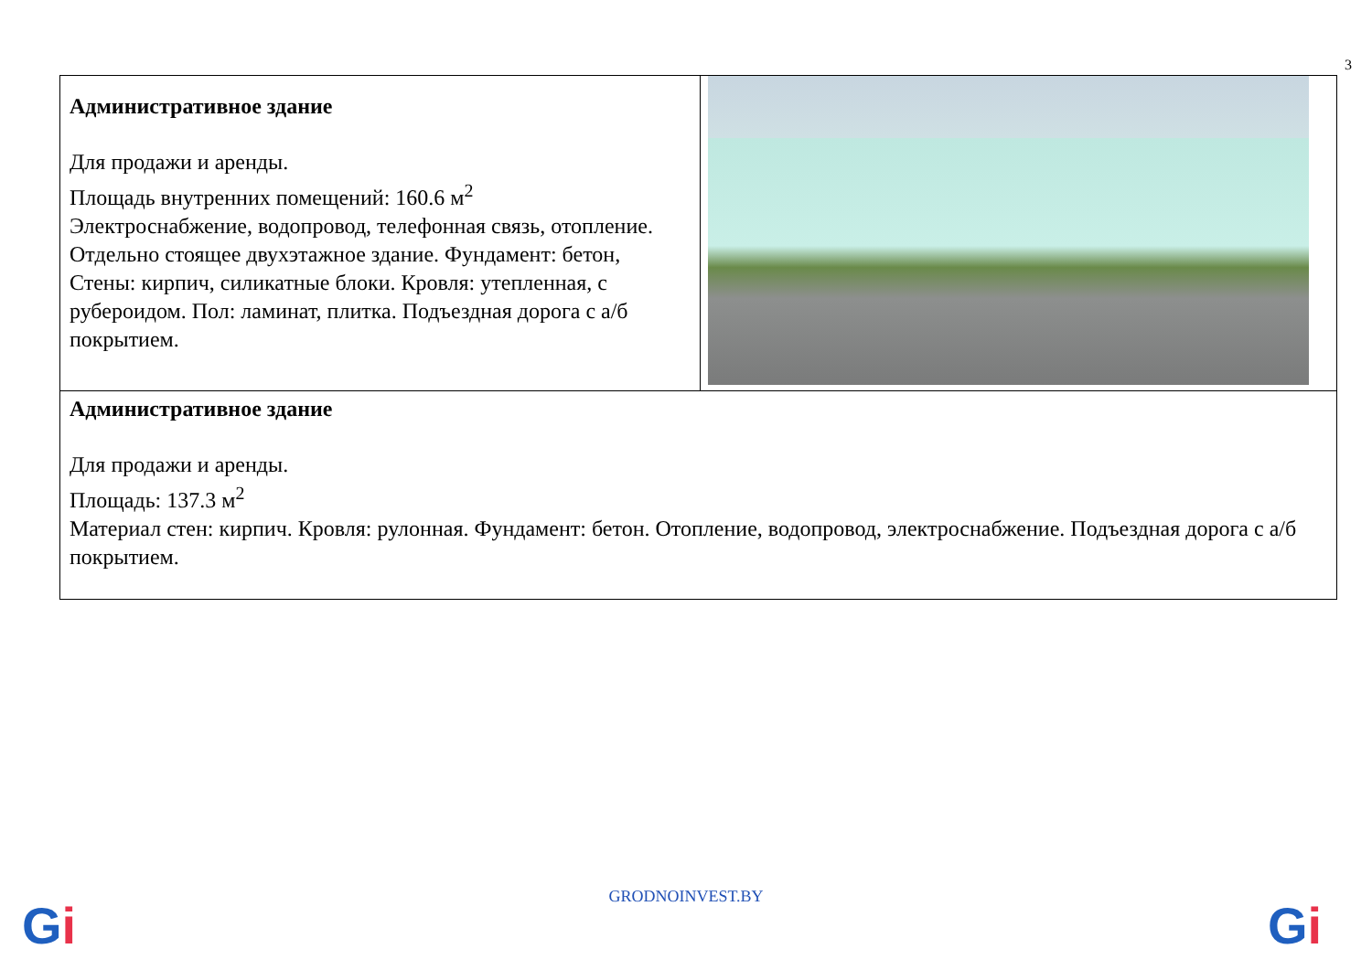3
| Административное здание Для продажи и аренды. Площадь внутренних помещений: 160.6 м<sup>2</sup> Электроснабжение, водопровод, телефонная связь, отопление. Отдельно стоящее двухэтажное здание. Фундамент: бетон, Стены: кирпич, силикатные блоки. Кровля: утепленная, с рубероидом. Пол: ламинат, плитка. Подъездная дорога с а/б покрытием. | |
| Административное здание Для продажи и аренды. Площадь: 137.3 м<sup>2</sup> Материал стен: кирпич. Кровля: рулонная. Фундамент: бетон. Отопление, водопровод, электроснабжение. Подъездная дорога с а/б покрытием. | |
GRODNOINVEST.BY Gi Gi